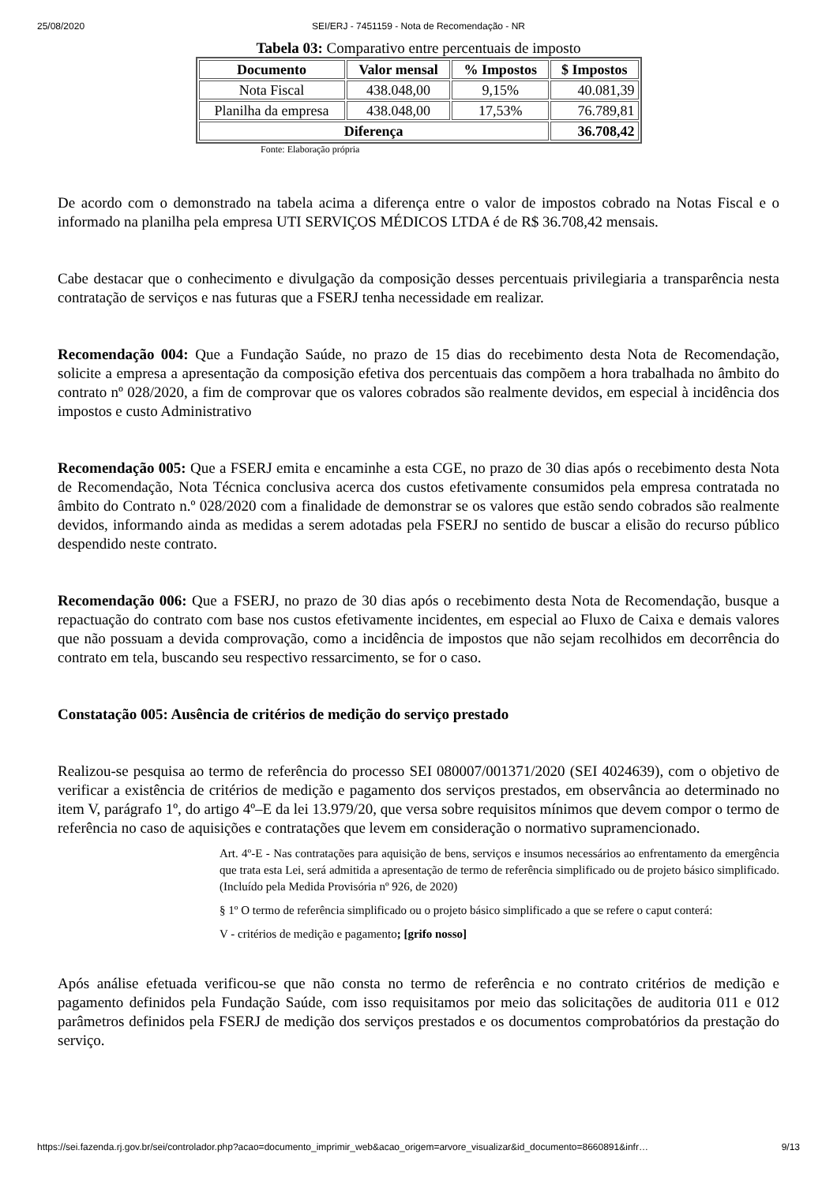25/08/2020 SEI/ERJ - 7451159 - Nota de Recomendação - NR
Tabela 03: Comparativo entre percentuais de imposto
| Documento | Valor mensal | % Impostos | $ Impostos |
| --- | --- | --- | --- |
| Nota Fiscal | 438.048,00 | 9,15% | 40.081,39 |
| Planilha da empresa | 438.048,00 | 17,53% | 76.789,81 |
| Diferença | | | 36.708,42 |
Fonte: Elaboração própria
De acordo com o demonstrado na tabela acima a diferença entre o valor de impostos cobrado na Notas Fiscal e o informado na planilha pela empresa UTI SERVIÇOS MÉDICOS LTDA é de R$ 36.708,42 mensais.
Cabe destacar que o conhecimento e divulgação da composição desses percentuais privilegiaria a transparência nesta contratação de serviços e nas futuras que a FSERJ tenha necessidade em realizar.
Recomendação 004: Que a Fundação Saúde, no prazo de 15 dias do recebimento desta Nota de Recomendação, solicite a empresa a apresentação da composição efetiva dos percentuais das compõem a hora trabalhada no âmbito do contrato nº 028/2020, a fim de comprovar que os valores cobrados são realmente devidos, em especial à incidência dos impostos e custo Administrativo
Recomendação 005: Que a FSERJ emita e encaminhe a esta CGE, no prazo de 30 dias após o recebimento desta Nota de Recomendação, Nota Técnica conclusiva acerca dos custos efetivamente consumidos pela empresa contratada no âmbito do Contrato n.º 028/2020 com a finalidade de demonstrar se os valores que estão sendo cobrados são realmente devidos, informando ainda as medidas a serem adotadas pela FSERJ no sentido de buscar a elisão do recurso público despendido neste contrato.
Recomendação 006: Que a FSERJ, no prazo de 30 dias após o recebimento desta Nota de Recomendação, busque a repactuação do contrato com base nos custos efetivamente incidentes, em especial ao Fluxo de Caixa e demais valores que não possuam a devida comprovação, como a incidência de impostos que não sejam recolhidos em decorrência do contrato em tela, buscando seu respectivo ressarcimento, se for o caso.
Constatação 005: Ausência de critérios de medição do serviço prestado
Realizou-se pesquisa ao termo de referência do processo SEI 080007/001371/2020 (SEI 4024639), com o objetivo de verificar a existência de critérios de medição e pagamento dos serviços prestados, em observância ao determinado no item V, parágrafo 1º, do artigo 4º–E da lei 13.979/20, que versa sobre requisitos mínimos que devem compor o termo de referência no caso de aquisições e contratações que levem em consideração o normativo supramencionado.
Art. 4º-E - Nas contratações para aquisição de bens, serviços e insumos necessários ao enfrentamento da emergência que trata esta Lei, será admitida a apresentação de termo de referência simplificado ou de projeto básico simplificado. (Incluído pela Medida Provisória nº 926, de 2020)
§ 1º O termo de referência simplificado ou o projeto básico simplificado a que se refere o caput conterá:
V - critérios de medição e pagamento; [grifo nosso]
Após análise efetuada verificou-se que não consta no termo de referência e no contrato critérios de medição e pagamento definidos pela Fundação Saúde, com isso requisitamos por meio das solicitações de auditoria 011 e 012 parâmetros definidos pela FSERJ de medição dos serviços prestados e os documentos comprobatórios da prestação do serviço.
https://sei.fazenda.rj.gov.br/sei/controlador.php?acao=documento_imprimir_web&acao_origem=arvore_visualizar&id_documento=8660891&infr… 9/13